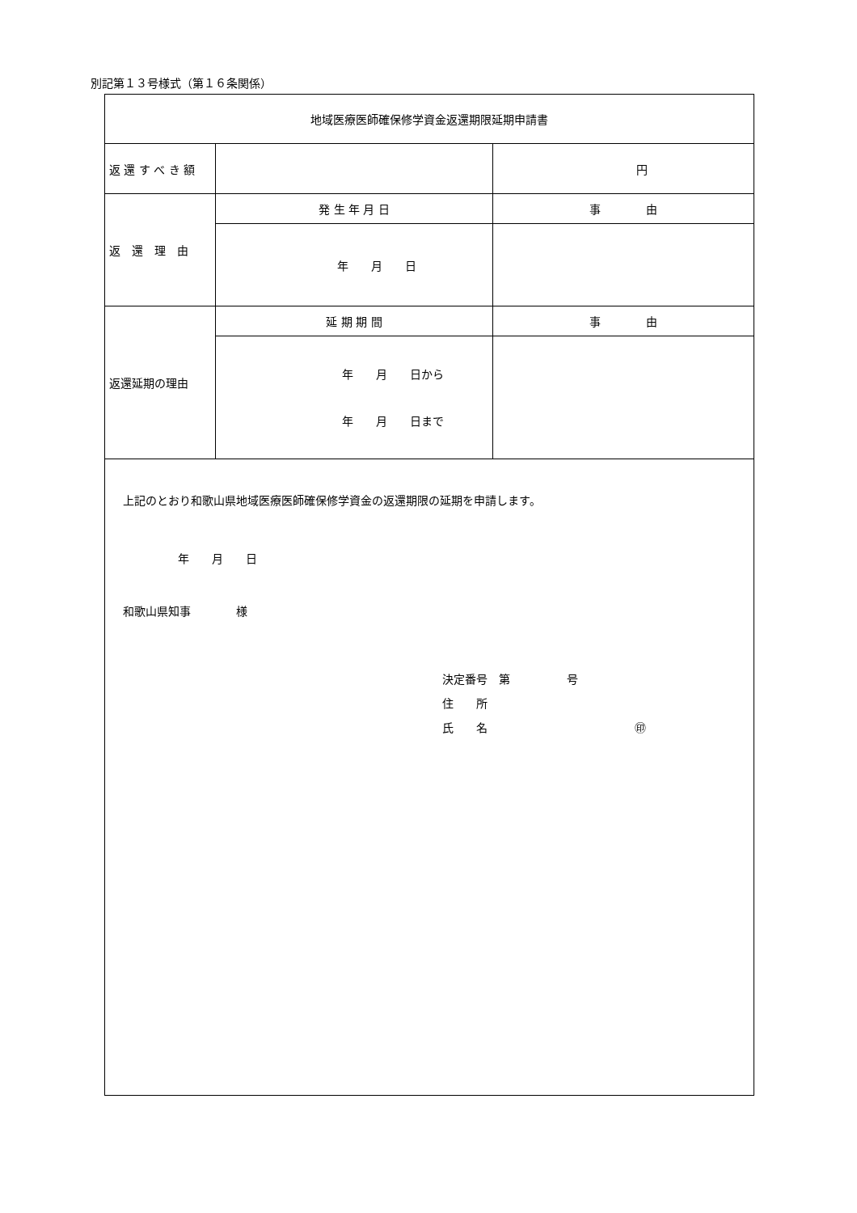別記第１３号様式（第１６条関係）
| 地域医療医師確保修学資金返還期限延期申請書 | | |
| 返 還 す べ き 額 | | 円 |
| 返 還 理 由 | 発 生 年 月 日 | 事 由 |
| | 年 月 日 | |
| 返還延期の理由 | 延 期 期 間 | 事 由 |
| | 年 月 日から 年 月 日まで | |
| 上記のとおり和歌山県地域医療医師確保修学資金の返還期限の延期を申請します。 年 月 日 和歌山県知事 様 決定番号 第 号 住 所 氏 名 ㊞ | | |